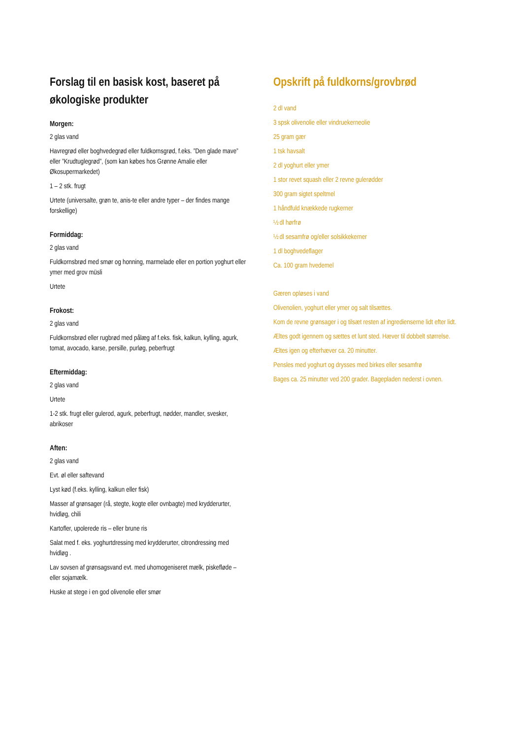Forslag til en basisk kost, baseret på økologiske produkter
Morgen:
2 glas vand
Havregrød eller boghvedegrød eller fuldkornsgrød, f.eks. ”Den glade mave” eller ”Krudtuglegrød”, (som kan købes hos Grønne Amalie eller Økosupermarkedet)
1 – 2 stk. frugt
Urtete (universalte, grøn te, anis-te eller andre typer – der findes mange forskellige)
Formiddag:
2 glas vand
Fuldkornsbrød med smør og honning, marmelade eller en portion yoghurt eller ymer med grov müsli
Urtete
Frokost:
2 glas vand
Fuldkornsbrød eller rugbrød med pålæg af f.eks. fisk, kalkun, kylling, agurk, tomat, avocado, karse, persille, purløg, peberfrugt
Eftermiddag:
2 glas vand
Urtete
1-2 stk. frugt eller gulerod, agurk, peberfrugt, nødder, mandler, svesker, abrikoser
Aften:
2 glas vand
Evt. øl eller saftevand
Lyst kød (f.eks. kylling, kalkun eller fisk)
Masser af grønsager (rå, stegte, kogte eller ovnbagte) med krydderurter, hvidløg, chili
Kartofler, upolerede ris – eller brune ris
Salat med f. eks. yoghurtdressing med krydderurter, citrondressing med hvidløg .
Lav sovsen af grønsagsvand evt. med uhomogeniseret mælk, piskefløde – eller sojamælk.
Huske at stege i en god olivenolie eller smør
Opskrift på fuldkorns/grovbrød
2 dl vand
3 spsk olivenolie eller vindruekerneolie
25 gram gær
1 tsk havsalt
2 dl yoghurt eller ymer
1 stor revet squash eller 2 revne gulerødder
300 gram sigtet speltmel
1 håndfuld knækkede rugkerner
½ dl hørfrø
½ dl sesamfrø og/eller solsikkekerner
1 dl boghvedeflager
Ca. 100 gram hvedemel
Gæren opløses i vand
Olivenolien, yoghurt eller ymer og salt tilsættes.
Kom de revne grønsager i og tilsæt resten af ingredienserne lidt efter lidt.
Æltes godt igennem og sættes et lunt sted. Hæver til dobbelt størrelse.
Æltes igen og efterhæver ca. 20 minutter.
Pensles med yoghurt og drysses med birkes eller sesamfrø
Bages ca. 25 minutter ved 200 grader. Bagepladen nederst i ovnen.